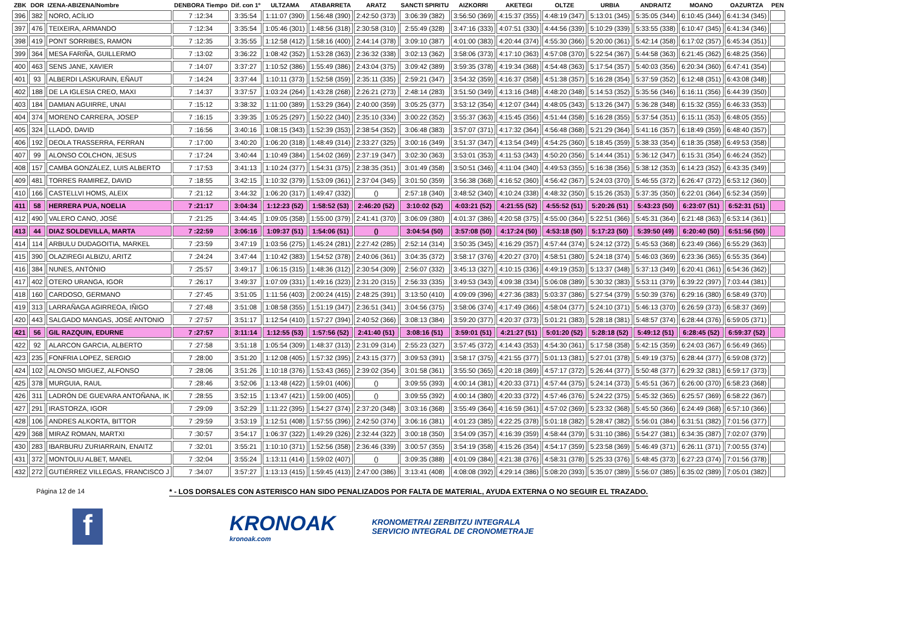| ZBK | DOR | IZENA-ABIZENA/Nombre | DENBORA Tiempo | Dif. con 1º | ULTZAMA | ATABARRETA | ARATZ | SANCTI SPIRITU | AIZKORRI | AKETEGI | OLTZE | URBIA | ANDRAITZ | MOANO | OAZURTZA | PEN |
| --- | --- | --- | --- | --- | --- | --- | --- | --- | --- | --- | --- | --- | --- | --- | --- | --- |
| 396 | 382 | NORO, ACÍLIO | 7 :12:34 | 3:35:54 | 1:11:07 (390) | 1:56:48 (390) | 2:42:50 (373) | 3:06:39 (382) | 3:56:50 (369) | 4:15:37 (355) | 4:48:19 (347) | 5:13:01 (345) | 5:35:05 (344) | 6:10:45 (344) | 6:41:34 (345) | |
| 397 | 476 | TEIXEIRA, ARMANDO | 7 :12:34 | 3:35:54 | 1:05:46 (301) | 1:48:56 (318) | 2:30:58 (310) | 2:55:49 (328) | 3:47:16 (333) | 4:07:51 (330) | 4:44:56 (339) | 5:10:29 (339) | 5:33:55 (338) | 6:10:47 (345) | 6:41:34 (346) | |
| 398 | 419 | PONT SORRIBES, RAMON | 7 :12:35 | 3:35:55 | 1:12:58 (412) | 1:58:16 (400) | 2:44:14 (378) | 3:09:10 (387) | 4:01:00 (383) | 4:20:44 (374) | 4:55:30 (366) | 5:20:00 (361) | 5:42:14 (358) | 6:17:02 (357) | 6:45:34 (351) | |
| 399 | 364 | MESA FARIÑA, GUILLERMO | 7 :13:02 | 3:36:22 | 1:08:42 (352) | 1:53:28 (363) | 2:36:32 (338) | 3:02:13 (362) | 3:58:06 (373) | 4:17:10 (363) | 4:57:08 (370) | 5:22:54 (367) | 5:44:58 (363) | 6:21:45 (362) | 6:48:25 (356) | |
| 400 | 463 | SENS JANE, XAVIER | 7 :14:07 | 3:37:27 | 1:10:52 (386) | 1:55:49 (386) | 2:43:04 (375) | 3:09:42 (389) | 3:59:35 (378) | 4:19:34 (368) | 4:54:48 (363) | 5:17:54 (357) | 5:40:03 (356) | 6:20:34 (360) | 6:47:41 (354) | |
| 401 | 93 | ALBERDI LASKURAIN, EÑAUT | 7 :14:24 | 3:37:44 | 1:10:11 (373) | 1:52:58 (359) | 2:35:11 (335) | 2:59:21 (347) | 3:54:32 (359) | 4:16:37 (358) | 4:51:38 (357) | 5:16:28 (354) | 5:37:59 (352) | 6:12:48 (351) | 6:43:08 (348) | |
| 402 | 188 | DE LA IGLESIA CREO, MAXI | 7 :14:37 | 3:37:57 | 1:03:24 (264) | 1:43:28 (268) | 2:26:21 (273) | 2:48:14 (283) | 3:51:50 (349) | 4:13:16 (348) | 4:48:20 (348) | 5:14:53 (352) | 5:35:56 (346) | 6:16:11 (356) | 6:44:39 (350) | |
| 403 | 184 | DAMIAN AGUIRRE, UNAI | 7 :15:12 | 3:38:32 | 1:11:00 (389) | 1:53:29 (364) | 2:40:00 (359) | 3:05:25 (377) | 3:53:12 (354) | 4:12:07 (344) | 4:48:05 (343) | 5:13:26 (347) | 5:36:28 (348) | 6:15:32 (355) | 6:46:33 (353) | |
| 404 | 374 | MORENO CARRERA, JOSEP | 7 :16:15 | 3:39:35 | 1:05:25 (297) | 1:50:22 (340) | 2:35:10 (334) | 3:00:22 (352) | 3:55:37 (363) | 4:15:45 (356) | 4:51:44 (358) | 5:16:28 (355) | 5:37:54 (351) | 6:15:11 (353) | 6:48:05 (355) | |
| 405 | 324 | LLADÓ, DAVID | 7 :16:56 | 3:40:16 | 1:08:15 (343) | 1:52:39 (353) | 2:38:54 (352) | 3:06:48 (383) | 3:57:07 (371) | 4:17:32 (364) | 4:56:48 (368) | 5:21:29 (364) | 5:41:16 (357) | 6:18:49 (359) | 6:48:40 (357) | |
| 406 | 192 | DEOLA TRASSERRA, FERRAN | 7 :17:00 | 3:40:20 | 1:06:20 (318) | 1:48:49 (314) | 2:33:27 (325) | 3:00:16 (349) | 3:51:37 (347) | 4:13:54 (349) | 4:54:25 (360) | 5:18:45 (359) | 5:38:33 (354) | 6:18:35 (358) | 6:49:53 (358) | |
| 407 | 99 | ALONSO COLCHON, JESUS | 7 :17:24 | 3:40:44 | 1:10:49 (384) | 1:54:02 (369) | 2:37:19 (347) | 3:02:30 (363) | 3:53:01 (353) | 4:11:53 (343) | 4:50:20 (356) | 5:14:44 (351) | 5:36:12 (347) | 6:15:31 (354) | 6:46:24 (352) | |
| 408 | 157 | CAMBA GONZÁLEZ, LUIS ALBERTO | 7 :17:53 | 3:41:13 | 1:10:24 (377) | 1:54:31 (375) | 2:38:35 (351) | 3:01:49 (358) | 3:50:51 (346) | 4:11:04 (340) | 4:49:53 (355) | 5:16:38 (356) | 5:38:12 (353) | 6:14:23 (352) | 6:43:35 (349) | |
| 409 | 481 | TORRES RAMIREZ, DAVID | 7 :18:55 | 3:42:15 | 1:10:32 (379) | 1:53:09 (361) | 2:37:04 (345) | 3:01:50 (359) | 3:56:38 (368) | 4:16:52 (360) | 4:56:42 (367) | 5:24:03 (370) | 5:46:55 (372) | 6:26:47 (372) | 6:53:12 (360) | |
| 410 | 166 | CASTELLVI HOMS, ALEIX | 7 :21:12 | 3:44:32 | 1:06:20 (317) | 1:49:47 (332) | () | 2:57:18 (340) | 3:48:52 (340) | 4:10:24 (338) | 4:48:32 (350) | 5:15:26 (353) | 5:37:35 (350) | 6:22:01 (364) | 6:52:34 (359) | |
| 411 | 58 | HERRERA PUA, NOELIA | 7 :21:17 | 3:04:34 | 1:12:23 (52) | 1:58:52 (53) | 2:46:20 (52) | 3:10:02 (52) | 4:03:21 (52) | 4:21:55 (52) | 4:55:52 (51) | 5:20:26 (51) | 5:43:23 (50) | 6:23:07 (51) | 6:52:31 (51) | |
| 412 | 490 | VALERO CANO, JOSÉ | 7 :21:25 | 3:44:45 | 1:09:05 (358) | 1:55:00 (379) | 2:41:41 (370) | 3:06:09 (380) | 4:01:37 (386) | 4:20:58 (375) | 4:55:00 (364) | 5:22:51 (366) | 5:45:31 (364) | 6:21:48 (363) | 6:53:14 (361) | |
| 413 | 44 | DIAZ SOLDEVILLA, MARTA | 7 :22:59 | 3:06:16 | 1:09:37 (51) | 1:54:06 (51) | () | 3:04:54 (50) | 3:57:08 (50) | 4:17:24 (50) | 4:53:18 (50) | 5:17:23 (50) | 5:39:50 (49) | 6:20:40 (50) | 6:51:56 (50) | |
| 414 | 114 | ARBULU DUDAGOITIA, MARKEL | 7 :23:59 | 3:47:19 | 1:03:56 (275) | 1:45:24 (281) | 2:27:42 (285) | 2:52:14 (314) | 3:50:35 (345) | 4:16:29 (357) | 4:57:44 (374) | 5:24:12 (372) | 5:45:53 (368) | 6:23:49 (366) | 6:55:29 (363) | |
| 415 | 390 | OLAZIREGI ALBIZU, ARITZ | 7 :24:24 | 3:47:44 | 1:10:42 (383) | 1:54:52 (378) | 2:40:06 (361) | 3:04:35 (372) | 3:58:17 (376) | 4:20:27 (370) | 4:58:51 (380) | 5:24:18 (374) | 5:46:03 (369) | 6:23:36 (365) | 6:55:35 (364) | |
| 416 | 384 | NUNES, ANTÓNIO | 7 :25:57 | 3:49:17 | 1:06:15 (315) | 1:48:36 (312) | 2:30:54 (309) | 2:56:07 (332) | 3:45:13 (327) | 4:10:15 (336) | 4:49:19 (353) | 5:13:37 (348) | 5:37:13 (349) | 6:20:41 (361) | 6:54:36 (362) | |
| 417 | 402 | OTERO URANGA, IGOR | 7 :26:17 | 3:49:37 | 1:07:09 (331) | 1:49:16 (323) | 2:31:20 (315) | 2:56:33 (335) | 3:49:53 (343) | 4:09:38 (334) | 5:06:08 (389) | 5:30:32 (383) | 5:53:11 (379) | 6:39:22 (397) | 7:03:44 (381) | |
| 418 | 160 | CARDOSO, GERMANO | 7 :27:45 | 3:51:05 | 1:11:56 (403) | 2:00:24 (415) | 2:48:25 (391) | 3:13:50 (410) | 4:09:09 (396) | 4:27:36 (383) | 5:03:37 (386) | 5:27:54 (379) | 5:50:39 (376) | 6:29:16 (380) | 6:58:49 (370) | |
| 419 | 313 | LARRAÑAGA AGIRREOA, IÑIGO | 7 :27:48 | 3:51:08 | 1:08:58 (355) | 1:51:19 (347) | 2:36:51 (341) | 3:04:56 (375) | 3:58:06 (374) | 4:17:49 (366) | 4:58:04 (377) | 5:24:10 (371) | 5:46:13 (370) | 6:26:59 (373) | 6:58:37 (369) | |
| 420 | 443 | SALGADO MANGAS, JOSÉ ANTONIO | 7 :27:57 | 3:51:17 | 1:12:54 (410) | 1:57:27 (394) | 2:40:52 (366) | 3:08:13 (384) | 3:59:20 (377) | 4:20:37 (373) | 5:01:21 (383) | 5:28:18 (381) | 5:48:57 (374) | 6:28:44 (376) | 6:59:05 (371) | |
| 421 | 56 | GIL RAZQUIN, EDURNE | 7 :27:57 | 3:11:14 | 1:12:55 (53) | 1:57:56 (52) | 2:41:40 (51) | 3:08:16 (51) | 3:59:01 (51) | 4:21:27 (51) | 5:01:20 (52) | 5:28:18 (52) | 5:49:12 (51) | 6:28:45 (52) | 6:59:37 (52) | |
| 422 | 92 | ALARCON GARCIA, ALBERTO | 7 :27:58 | 3:51:18 | 1:05:54 (309) | 1:48:37 (313) | 2:31:09 (314) | 2:55:23 (327) | 3:57:45 (372) | 4:14:43 (353) | 4:54:30 (361) | 5:17:58 (358) | 5:42:15 (359) | 6:24:03 (367) | 6:56:49 (365) | |
| 423 | 235 | FONFRIA LOPEZ, SERGIO | 7 :28:00 | 3:51:20 | 1:12:08 (405) | 1:57:32 (395) | 2:43:15 (377) | 3:09:53 (391) | 3:58:17 (375) | 4:21:55 (377) | 5:01:13 (381) | 5:27:01 (378) | 5:49:19 (375) | 6:28:44 (377) | 6:59:08 (372) | |
| 424 | 102 | ALONSO MIGUEZ, ALFONSO | 7 :28:06 | 3:51:26 | 1:10:18 (376) | 1:53:43 (365) | 2:39:02 (354) | 3:01:58 (361) | 3:55:50 (365) | 4:20:18 (369) | 4:57:17 (372) | 5:26:44 (377) | 5:50:48 (377) | 6:29:32 (381) | 6:59:17 (373) | |
| 425 | 378 | MURGUIA, RAUL | 7 :28:46 | 3:52:06 | 1:13:48 (422) | 1:59:01 (406) | () | 3:09:55 (393) | 4:00:14 (381) | 4:20:33 (371) | 4:57:44 (375) | 5:24:14 (373) | 5:45:51 (367) | 6:26:00 (370) | 6:58:23 (368) | |
| 426 | 311 | LADRÓN DE GUEVARA ANTOÑANA, IK | 7 :28:55 | 3:52:15 | 1:13:47 (421) | 1:59:00 (405) | () | 3:09:55 (392) | 4:00:14 (380) | 4:20:33 (372) | 4:57:46 (376) | 5:24:22 (375) | 5:45:32 (365) | 6:25:57 (369) | 6:58:22 (367) | |
| 427 | 291 | IRASTORZA, IGOR | 7 :29:09 | 3:52:29 | 1:11:22 (395) | 1:54:27 (374) | 2:37:20 (348) | 3:03:16 (368) | 3:55:49 (364) | 4:16:59 (361) | 4:57:02 (369) | 5:23:32 (368) | 5:45:50 (366) | 6:24:49 (368) | 6:57:10 (366) | |
| 428 | 106 | ANDRES ALKORTA, BITTOR | 7 :29:59 | 3:53:19 | 1:12:51 (408) | 1:57:55 (396) | 2:42:50 (374) | 3:06:16 (381) | 4:01:23 (385) | 4:22:25 (378) | 5:01:18 (382) | 5:28:47 (382) | 5:56:01 (384) | 6:31:51 (382) | 7:01:56 (377) | |
| 429 | 368 | MIRAZ ROMAN, MARTXI | 7 :30:57 | 3:54:17 | 1:06:37 (322) | 1:49:29 (326) | 2:32:44 (322) | 3:00:18 (350) | 3:54:09 (357) | 4:16:39 (359) | 4:58:44 (379) | 5:31:10 (386) | 5:54:27 (381) | 6:34:35 (387) | 7:02:07 (379) | |
| 430 | 283 | IBARBURU ZURIARRAIN, ENAITZ | 7 :32:01 | 3:55:21 | 1:10:10 (371) | 1:52:56 (358) | 2:36:46 (339) | 3:00:57 (355) | 3:54:19 (358) | 4:15:26 (354) | 4:54:17 (359) | 5:23:58 (369) | 5:46:49 (371) | 6:26:11 (371) | 7:00:55 (374) | |
| 431 | 372 | MONTOLIU ALBET, MANEL | 7 :32:04 | 3:55:24 | 1:13:11 (414) | 1:59:02 (407) | () | 3:09:35 (388) | 4:01:09 (384) | 4:21:38 (376) | 4:58:31 (378) | 5:25:33 (376) | 5:48:45 (373) | 6:27:23 (374) | 7:01:56 (378) | |
| 432 | 272 | GUTIÉRREZ VILLEGAS, FRANCISCO J | 7 :34:07 | 3:57:27 | 1:13:13 (415) | 1:59:45 (413) | 2:47:00 (386) | 3:13:41 (408) | 4:08:08 (392) | 4:29:14 (386) | 5:08:20 (393) | 5:35:07 (389) | 5:56:07 (385) | 6:35:02 (389) | 7:05:01 (382) | |
Página 12 de 14 * - LOS DORSALES CON ASTERISCO HAN SIDO PENALIZADOS POR FALTA DE MATERIAL, AYUDA EXTERNA O NO SEGUIR EL TRAZADO.
f
KRONOAK
kronoak.com
KRONOMETRAI ZERBITZU INTEGRALA
SERVICIO INTEGRAL DE CRONOMETRAJE